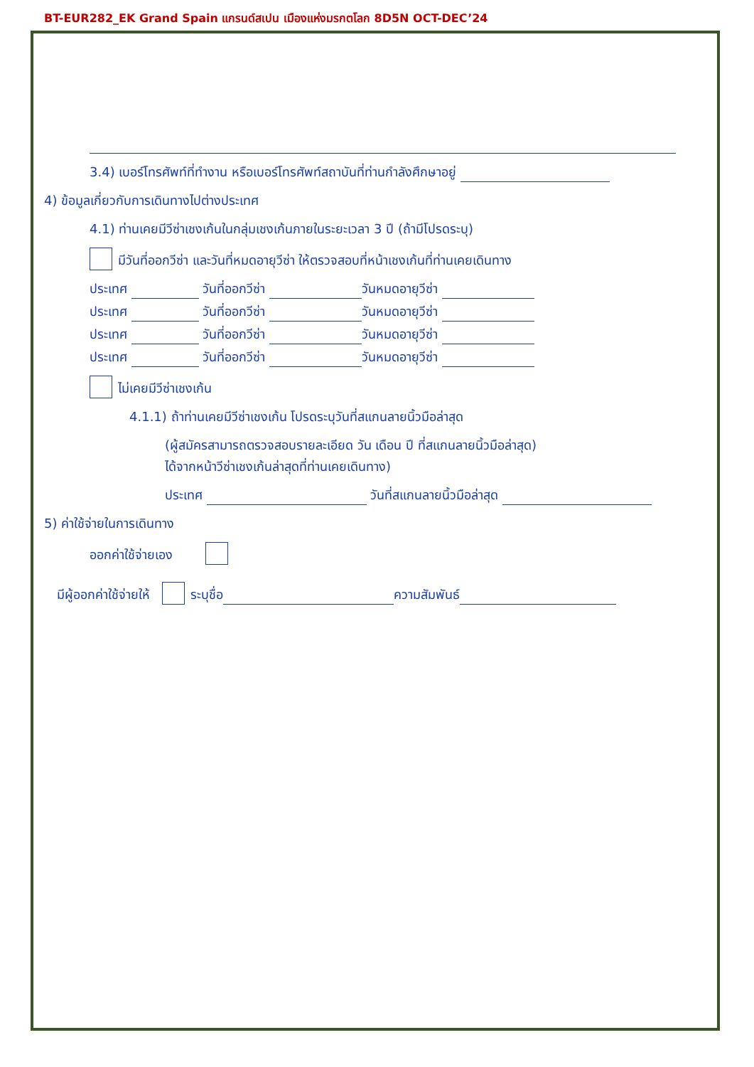BT-EUR282_EK Grand Spain แกรนด์สเปน เมืองแห่งมรกตโลก 8D5N OCT-DEC’24
3.4) เบอร์โทรศัพท์ที่ทำงาน หรือเบอร์โทรศัพท์สถาบันที่ท่านกำลังศึกษาอยู่
4) ข้อมูลเกี่ยวกับการเดินทางไปต่างประเทศ
4.1) ท่านเคยมีวีซ่าเชงเก้นในกลุ่มเชงเก้นภายในระยะเวลา 3 ปี (ถ้ามีโปรดระบุ)
มีวันที่ออกวีซ่า และวันที่หมดอายุวีซ่า ให้ตรวจสอบที่หน้าเชงเก้นที่ท่านเคยเดินทาง
ประเทศ วันที่ออกวีซ่า วันหมดอายุวีซ่า
ประเทศ วันที่ออกวีซ่า วันหมดอายุวีซ่า
ประเทศ วันที่ออกวีซ่า วันหมดอายุวีซ่า
ประเทศ วันที่ออกวีซ่า วันหมดอายุวีซ่า
ไม่เคยมีวีซ่าเชงเก้น
4.1.1) ถ้าท่านเคยมีวีซ่าเชงเก้น โปรดระบุวันที่สแกนลายนิ้วมือล่าสุด
(ผู้สมัครสามารถตรวจสอบรายละเอียด วัน เดือน ปี ที่สแกนลายนิ้วมือล่าสุด)
ได้จากหน้าวีซ่าเชงเก้นล่าสุดที่ท่านเคยเดินทาง)
ประเทศ วันที่สแกนลายนิ้วมือล่าสุด
5) ค่าใช้จ่ายในการเดินทาง
ออกค่าใช้จ่ายเอง
มีผู้ออกค่าใช้จ่ายให้ ระบุชื่อ ความสัมพันธ์